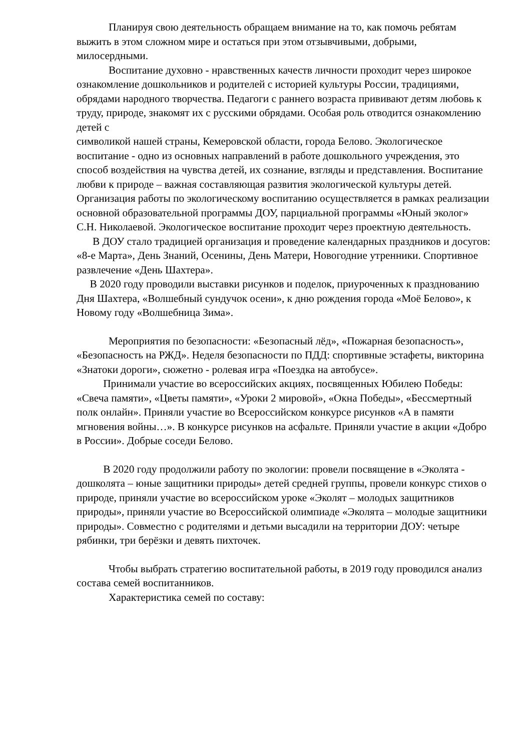Планируя свою деятельность обращаем внимание на то, как помочь ребятам выжить в этом сложном мире и остаться при этом отзывчивыми, добрыми, милосердными.
Воспитание духовно - нравственных качеств личности проходит через широкое ознакомление дошкольников и родителей с историей культуры России, традициями, обрядами народного творчества. Педагоги с раннего возраста прививают детям любовь к труду, природе, знакомят их с русскими обрядами. Особая роль отводится ознакомлению детей с
символикой нашей страны, Кемеровской области, города Белово. Экологическое воспитание - одно из основных направлений в работе дошкольного учреждения, это способ воздействия на чувства детей, их сознание, взгляды и представления. Воспитание любви к природе – важная составляющая развития экологической культуры детей. Организация работы по экологическому воспитанию осуществляется в рамках реализации основной образовательной программы ДОУ, парциальной программы «Юный эколог» С.Н. Николаевой. Экологическое воспитание проходит через проектную деятельность.
В ДОУ стало традицией организация и проведение календарных праздников и досугов: «8-е Марта», День Знаний, Осенины, День Матери, Новогодние утренники. Спортивное развлечение «День Шахтера».
В 2020 году проводили выставки рисунков и поделок, приуроченных к празднованию Дня Шахтера, «Волшебный сундучок осени», к дню рождения города «Моё Белово», к Новому году «Волшебница Зима».
Мероприятия по безопасности: «Безопасный лёд», «Пожарная безопасность», «Безопасность на РЖД». Неделя безопасности по ПДД: спортивные эстафеты, викторина «Знатоки дороги», сюжетно - ролевая игра «Поездка на автобусе».
Принимали участие во всероссийских акциях, посвященных Юбилею Победы: «Свеча памяти», «Цветы памяти», «Уроки 2 мировой», «Окна Победы», «Бессмертный полк онлайн». Приняли участие во Всероссийском конкурсе рисунков «А в памяти мгновения войны…». В конкурсе рисунков на асфальте. Приняли участие в акции «Добро в России». Добрые соседи Белово.
В 2020 году продолжили работу по экологии: провели посвящение в «Эколята - дошколята – юные защитники природы» детей средней группы, провели конкурс стихов о природе, приняли участие во всероссийском уроке «Эколят – молодых защитников природы», приняли участие во Всероссийской олимпиаде «Эколята – молодые защитники природы». Совместно с родителями и детьми высадили на территории ДОУ: четыре рябинки, три берёзки и девять пихточек.
Чтобы выбрать стратегию воспитательной работы, в 2019 году проводился анализ состава семей воспитанников.
Характеристика семей по составу: